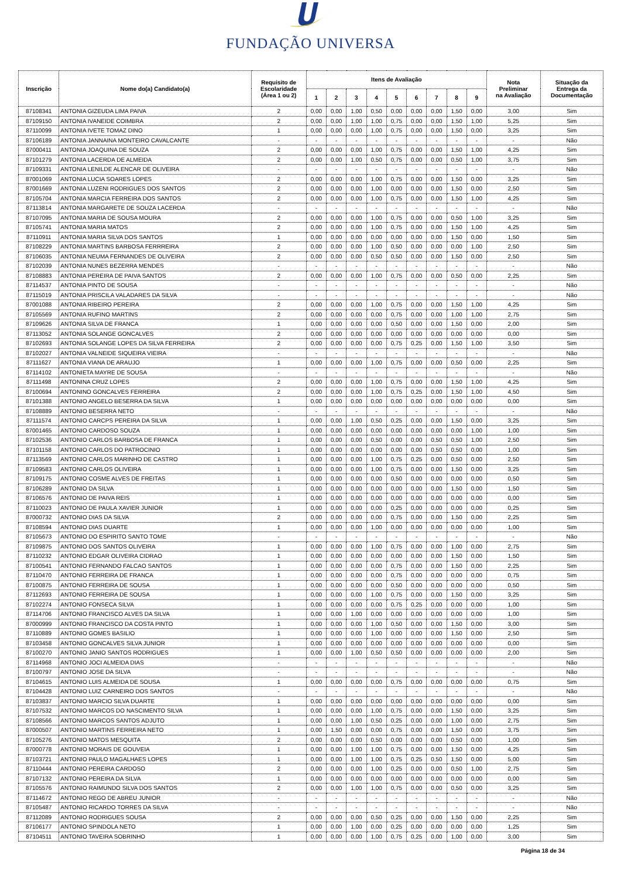FUNDAÇÃO UNIVERSA
| Inscrição | Nome do(a) Candidato(a) | Requisito de Escolaridade (Área 1 ou 2) | Itens de Avaliação | | | | | | | | | Nota Preliminar na Avaliação | Situação da Entrega da Documentação |
| --- | --- | --- | --- | --- | --- | --- | --- | --- | --- | --- | --- | --- | --- |
| | | | 1 | 2 | 3 | 4 | 5 | 6 | 7 | 8 | 9 | | |
| 87108341 | ANTONIA GIZEUDA LIMA PAIVA | 2 | 0,00 | 0,00 | 1,00 | 0,50 | 0,00 | 0,00 | 0,00 | 1,50 | 0,00 | 3,00 | Sim |
| 87109150 | ANTONIA IVANEIDE COIMBRA | 2 | 0,00 | 0,00 | 1,00 | 1,00 | 0,75 | 0,00 | 0,00 | 1,50 | 1,00 | 5,25 | Sim |
| 87110099 | ANTONIA IVETE TOMAZ DINO | 1 | 0,00 | 0,00 | 0,00 | 1,00 | 0,75 | 0,00 | 0,00 | 1,50 | 0,00 | 3,25 | Sim |
| 87106189 | ANTONIA JANNAINA MONTEIRO CAVALCANTE | - | - | - | - | - | - | - | - | - | - | - | Não |
| 87000411 | ANTONIA JOAQUINA DE SOUZA | 2 | 0,00 | 0,00 | 0,00 | 1,00 | 0,75 | 0,00 | 0,00 | 1,50 | 1,00 | 4,25 | Sim |
| 87101279 | ANTONIA LACERDA DE ALMEIDA | 2 | 0,00 | 0,00 | 1,00 | 0,50 | 0,75 | 0,00 | 0,00 | 0,50 | 1,00 | 3,75 | Sim |
| 87109331 | ANTONIA LENILDE ALENCAR DE OLIVEIRA | - | - | - | - | - | - | - | - | - | - | - | Não |
| 87001069 | ANTONIA LUCIA SOARES LOPES | 2 | 0,00 | 0,00 | 0,00 | 1,00 | 0,75 | 0,00 | 0,00 | 1,50 | 0,00 | 3,25 | Sim |
| 87001669 | ANTONIA LUZENI RODRIGUES DOS SANTOS | 2 | 0,00 | 0,00 | 0,00 | 1,00 | 0,00 | 0,00 | 0,00 | 1,50 | 0,00 | 2,50 | Sim |
| 87105704 | ANTONIA MARCIA FERREIRA DOS SANTOS | 2 | 0,00 | 0,00 | 0,00 | 1,00 | 0,75 | 0,00 | 0,00 | 1,50 | 1,00 | 4,25 | Sim |
| 87113814 | ANTONIA MARGARETE DE SOUZA LACERDA | - | - | - | - | - | - | - | - | - | - | - | Não |
| 87107095 | ANTONIA MARIA DE SOUSA MOURA | 2 | 0,00 | 0,00 | 0,00 | 1,00 | 0,75 | 0,00 | 0,00 | 0,50 | 1,00 | 3,25 | Sim |
| 87105741 | ANTONIA MARIA MATOS | 2 | 0,00 | 0,00 | 0,00 | 1,00 | 0,75 | 0,00 | 0,00 | 1,50 | 1,00 | 4,25 | Sim |
| 87110911 | ANTONIA MARIA SILVA DOS SANTOS | 1 | 0,00 | 0,00 | 0,00 | 0,00 | 0,00 | 0,00 | 0,00 | 1,50 | 0,00 | 1,50 | Sim |
| 87108229 | ANTONIA MARTINS BARBOSA FERRREIRA | 2 | 0,00 | 0,00 | 0,00 | 1,00 | 0,50 | 0,00 | 0,00 | 0,00 | 1,00 | 2,50 | Sim |
| 87106035 | ANTONIA NEUMA FERNANDES DE OLIVEIRA | 2 | 0,00 | 0,00 | 0,00 | 0,50 | 0,50 | 0,00 | 0,00 | 1,50 | 0,00 | 2,50 | Sim |
| 87102039 | ANTONIA NUNES BEZERRA MENDES | - | - | - | - | - | - | - | - | - | - | - | Não |
| 87108883 | ANTONIA PEREIRA DE PAIVA SANTOS | 2 | 0,00 | 0,00 | 0,00 | 1,00 | 0,75 | 0,00 | 0,00 | 0,50 | 0,00 | 2,25 | Sim |
| 87114537 | ANTONIA PINTO DE SOUSA | - | - | - | - | - | - | - | - | - | - | - | Não |
| 87115019 | ANTONIA PRISCILA VALADARES DA SILVA | - | - | - | - | - | - | - | - | - | - | - | Não |
| 87001088 | ANTONIA RIBEIRO PEREIRA | 2 | 0,00 | 0,00 | 0,00 | 1,00 | 0,75 | 0,00 | 0,00 | 1,50 | 1,00 | 4,25 | Sim |
| 87105569 | ANTONIA RUFINO MARTINS | 2 | 0,00 | 0,00 | 0,00 | 0,00 | 0,75 | 0,00 | 0,00 | 1,00 | 1,00 | 2,75 | Sim |
| 87109626 | ANTONIA SILVA DE FRANCA | 1 | 0,00 | 0,00 | 0,00 | 0,00 | 0,50 | 0,00 | 0,00 | 1,50 | 0,00 | 2,00 | Sim |
| 87113052 | ANTONIA SOLANGE GONCALVES | 2 | 0,00 | 0,00 | 0,00 | 0,00 | 0,00 | 0,00 | 0,00 | 0,00 | 0,00 | 0,00 | Sim |
| 87102693 | ANTONIA SOLANGE LOPES DA SILVA FERREIRA | 2 | 0,00 | 0,00 | 0,00 | 0,00 | 0,75 | 0,25 | 0,00 | 1,50 | 1,00 | 3,50 | Sim |
| 87102027 | ANTONIA VALNEIDE SIQUEIRA VIEIRA | - | - | - | - | - | - | - | - | - | - | - | Não |
| 87111627 | ANTONIA VIANA DE ARAUJO | 1 | 0,00 | 0,00 | 0,00 | 1,00 | 0,75 | 0,00 | 0,00 | 0,50 | 0,00 | 2,25 | Sim |
| 87114102 | ANTONIETA MAYRE DE SOUSA | - | - | - | - | - | - | - | - | - | - | - | Não |
| 87111498 | ANTONINA CRUZ LOPES | 2 | 0,00 | 0,00 | 0,00 | 1,00 | 0,75 | 0,00 | 0,00 | 1,50 | 1,00 | 4,25 | Sim |
| 87100694 | ANTONINO GONCALVES FERREIRA | 2 | 0,00 | 0,00 | 0,00 | 1,00 | 0,75 | 0,25 | 0,00 | 1,50 | 1,00 | 4,50 | Sim |
| 87101388 | ANTONIO ANGELO BESERRA DA SILVA | 1 | 0,00 | 0,00 | 0,00 | 0,00 | 0,00 | 0,00 | 0,00 | 0,00 | 0,00 | 0,00 | Sim |
| 87108889 | ANTONIO BESERRA NETO | - | - | - | - | - | - | - | - | - | - | - | Não |
| 87111574 | ANTONIO CARCPS PEREIRA DA SILVA | 1 | 0,00 | 0,00 | 1,00 | 0,50 | 0,25 | 0,00 | 0,00 | 1,50 | 0,00 | 3,25 | Sim |
| 87001465 | ANTONIO CARDOSO SOUZA | 1 | 0,00 | 0,00 | 0,00 | 0,00 | 0,00 | 0,00 | 0,00 | 0,00 | 1,00 | 1,00 | Sim |
| 87102536 | ANTONIO CARLOS BARBOSA DE FRANCA | 1 | 0,00 | 0,00 | 0,00 | 0,50 | 0,00 | 0,00 | 0,50 | 0,50 | 1,00 | 2,50 | Sim |
| 87101158 | ANTONIO CARLOS DO PATROCINIO | 1 | 0,00 | 0,00 | 0,00 | 0,00 | 0,00 | 0,00 | 0,50 | 0,50 | 0,00 | 1,00 | Sim |
| 87113569 | ANTONIO CARLOS MARINHO DE CASTRO | 1 | 0,00 | 0,00 | 0,00 | 1,00 | 0,75 | 0,25 | 0,00 | 0,50 | 0,00 | 2,50 | Sim |
| 87109583 | ANTONIO CARLOS OLIVEIRA | 1 | 0,00 | 0,00 | 0,00 | 1,00 | 0,75 | 0,00 | 0,00 | 1,50 | 0,00 | 3,25 | Sim |
| 87109175 | ANTONIO COSME ALVES DE FREITAS | 1 | 0,00 | 0,00 | 0,00 | 0,00 | 0,50 | 0,00 | 0,00 | 0,00 | 0,00 | 0,50 | Sim |
| 87106289 | ANTONIO DA SILVA | 1 | 0,00 | 0,00 | 0,00 | 0,00 | 0,00 | 0,00 | 0,00 | 1,50 | 0,00 | 1,50 | Sim |
| 87106576 | ANTONIO DE PAIVA REIS | 1 | 0,00 | 0,00 | 0,00 | 0,00 | 0,00 | 0,00 | 0,00 | 0,00 | 0,00 | 0,00 | Sim |
| 87110023 | ANTONIO DE PAULA XAVIER JUNIOR | 1 | 0,00 | 0,00 | 0,00 | 0,00 | 0,25 | 0,00 | 0,00 | 0,00 | 0,00 | 0,25 | Sim |
| 87000732 | ANTONIO DIAS DA SILVA | 2 | 0,00 | 0,00 | 0,00 | 0,00 | 0,75 | 0,00 | 0,00 | 1,50 | 0,00 | 2,25 | Sim |
| 87108594 | ANTONIO DIAS DUARTE | 1 | 0,00 | 0,00 | 0,00 | 1,00 | 0,00 | 0,00 | 0,00 | 0,00 | 0,00 | 1,00 | Sim |
| 87105673 | ANTONIO DO ESPIRITO SANTO TOME | - | - | - | - | - | - | - | - | - | - | - | Não |
| 87109875 | ANTONIO DOS SANTOS OLIVEIRA | 1 | 0,00 | 0,00 | 0,00 | 1,00 | 0,75 | 0,00 | 0,00 | 1,00 | 0,00 | 2,75 | Sim |
| 87110232 | ANTONIO EDGAR OLIVEIRA CIDRAO | 1 | 0,00 | 0,00 | 0,00 | 0,00 | 0,00 | 0,00 | 0,00 | 1,50 | 0,00 | 1,50 | Sim |
| 87100541 | ANTONIO FERNANDO FALCAO SANTOS | 1 | 0,00 | 0,00 | 0,00 | 0,00 | 0,75 | 0,00 | 0,00 | 1,50 | 0,00 | 2,25 | Sim |
| 87110470 | ANTONIO FERREIRA DE FRANCA | 1 | 0,00 | 0,00 | 0,00 | 0,00 | 0,75 | 0,00 | 0,00 | 0,00 | 0,00 | 0,75 | Sim |
| 87100875 | ANTONIO FERREIRA DE SOUSA | 1 | 0,00 | 0,00 | 0,00 | 0,00 | 0,50 | 0,00 | 0,00 | 0,00 | 0,00 | 0,50 | Sim |
| 87112693 | ANTONIO FERREIRA DE SOUSA | 1 | 0,00 | 0,00 | 0,00 | 1,00 | 0,75 | 0,00 | 0,00 | 1,50 | 0,00 | 3,25 | Sim |
| 87102274 | ANTONIO FONSECA SILVA | 1 | 0,00 | 0,00 | 0,00 | 0,00 | 0,75 | 0,25 | 0,00 | 0,00 | 0,00 | 1,00 | Sim |
| 87114706 | ANTONIO FRANCISCO ALVES DA SILVA | 1 | 0,00 | 0,00 | 1,00 | 0,00 | 0,00 | 0,00 | 0,00 | 0,00 | 0,00 | 1,00 | Sim |
| 87000999 | ANTONIO FRANCISCO DA COSTA PINTO | 1 | 0,00 | 0,00 | 0,00 | 1,00 | 0,50 | 0,00 | 0,00 | 1,50 | 0,00 | 3,00 | Sim |
| 87110889 | ANTONIO GOMES BASILIO | 1 | 0,00 | 0,00 | 0,00 | 1,00 | 0,00 | 0,00 | 0,00 | 1,50 | 0,00 | 2,50 | Sim |
| 87103458 | ANTONIO GONCALVES SILVA JUNIOR | 1 | 0,00 | 0,00 | 0,00 | 0,00 | 0,00 | 0,00 | 0,00 | 0,00 | 0,00 | 0,00 | Sim |
| 87100270 | ANTONIO JANIO SANTOS RODRIGUES | 1 | 0,00 | 0,00 | 1,00 | 0,50 | 0,50 | 0,00 | 0,00 | 0,00 | 0,00 | 2,00 | Sim |
| 87114968 | ANTONIO JOCI ALMEIDA DIAS | - | - | - | - | - | - | - | - | - | - | - | Não |
| 87100797 | ANTONIO JOSE DA SILVA | - | - | - | - | - | - | - | - | - | - | - | Não |
| 87104615 | ANTONIO LUIS ALMEIDA DE SOUSA | 1 | 0,00 | 0,00 | 0,00 | 0,00 | 0,75 | 0,00 | 0,00 | 0,00 | 0,00 | 0,75 | Sim |
| 87104428 | ANTONIO LUIZ CARNEIRO DOS SANTOS | - | - | - | - | - | - | - | - | - | - | - | Não |
| 87103837 | ANTONIO MARCIO SILVA DUARTE | 1 | 0,00 | 0,00 | 0,00 | 0,00 | 0,00 | 0,00 | 0,00 | 0,00 | 0,00 | 0,00 | Sim |
| 87107532 | ANTONIO MARCOS DO NASCIMENTO SILVA | 1 | 0,00 | 0,00 | 0,00 | 1,00 | 0,75 | 0,00 | 0,00 | 1,50 | 0,00 | 3,25 | Sim |
| 87108566 | ANTONIO MARCOS SANTOS ADJUTO | 1 | 0,00 | 0,00 | 1,00 | 0,50 | 0,25 | 0,00 | 0,00 | 1,00 | 0,00 | 2,75 | Sim |
| 87000507 | ANTONIO MARTINS FERREIRA NETO | 1 | 0,00 | 1,50 | 0,00 | 0,00 | 0,75 | 0,00 | 0,00 | 1,50 | 0,00 | 3,75 | Sim |
| 87105276 | ANTONIO MATOS MESQUITA | 2 | 0,00 | 0,00 | 0,00 | 0,50 | 0,00 | 0,00 | 0,00 | 0,50 | 0,00 | 1,00 | Sim |
| 87000778 | ANTONIO MORAIS DE GOUVEIA | 1 | 0,00 | 0,00 | 1,00 | 1,00 | 0,75 | 0,00 | 0,00 | 1,50 | 0,00 | 4,25 | Sim |
| 87103721 | ANTONIO PAULO MAGALHAES LOPES | 1 | 0,00 | 0,00 | 1,00 | 1,00 | 0,75 | 0,25 | 0,50 | 1,50 | 0,00 | 5,00 | Sim |
| 87110444 | ANTONIO PEREIRA CARDOSO | 2 | 0,00 | 0,00 | 0,00 | 1,00 | 0,25 | 0,00 | 0,00 | 0,50 | 1,00 | 2,75 | Sim |
| 87107132 | ANTONIO PEREIRA DA SILVA | 1 | 0,00 | 0,00 | 0,00 | 0,00 | 0,00 | 0,00 | 0,00 | 0,00 | 0,00 | 0,00 | Sim |
| 87105576 | ANTONIO RAIMUNDO SILVA DOS SANTOS | 2 | 0,00 | 0,00 | 1,00 | 1,00 | 0,75 | 0,00 | 0,00 | 0,50 | 0,00 | 3,25 | Sim |
| 87114672 | ANTONIO REGO DE ABREU JUNIOR | - | - | - | - | - | - | - | - | - | - | - | Não |
| 87105487 | ANTONIO RICARDO TORRES DA SILVA | - | - | - | - | - | - | - | - | - | - | - | Não |
| 87112089 | ANTONIO RODRIGUES SOUSA | 2 | 0,00 | 0,00 | 0,00 | 0,50 | 0,25 | 0,00 | 0,00 | 1,50 | 0,00 | 2,25 | Sim |
| 87106177 | ANTONIO SPINDOLA NETO | 1 | 0,00 | 0,00 | 1,00 | 0,00 | 0,25 | 0,00 | 0,00 | 0,00 | 0,00 | 1,25 | Sim |
| 87104511 | ANTONIO TAVEIRA SOBRINHO | 1 | 0,00 | 0,00 | 0,00 | 1,00 | 0,75 | 0,25 | 0,00 | 1,00 | 0,00 | 3,00 | Sim |
Página 18 de 34